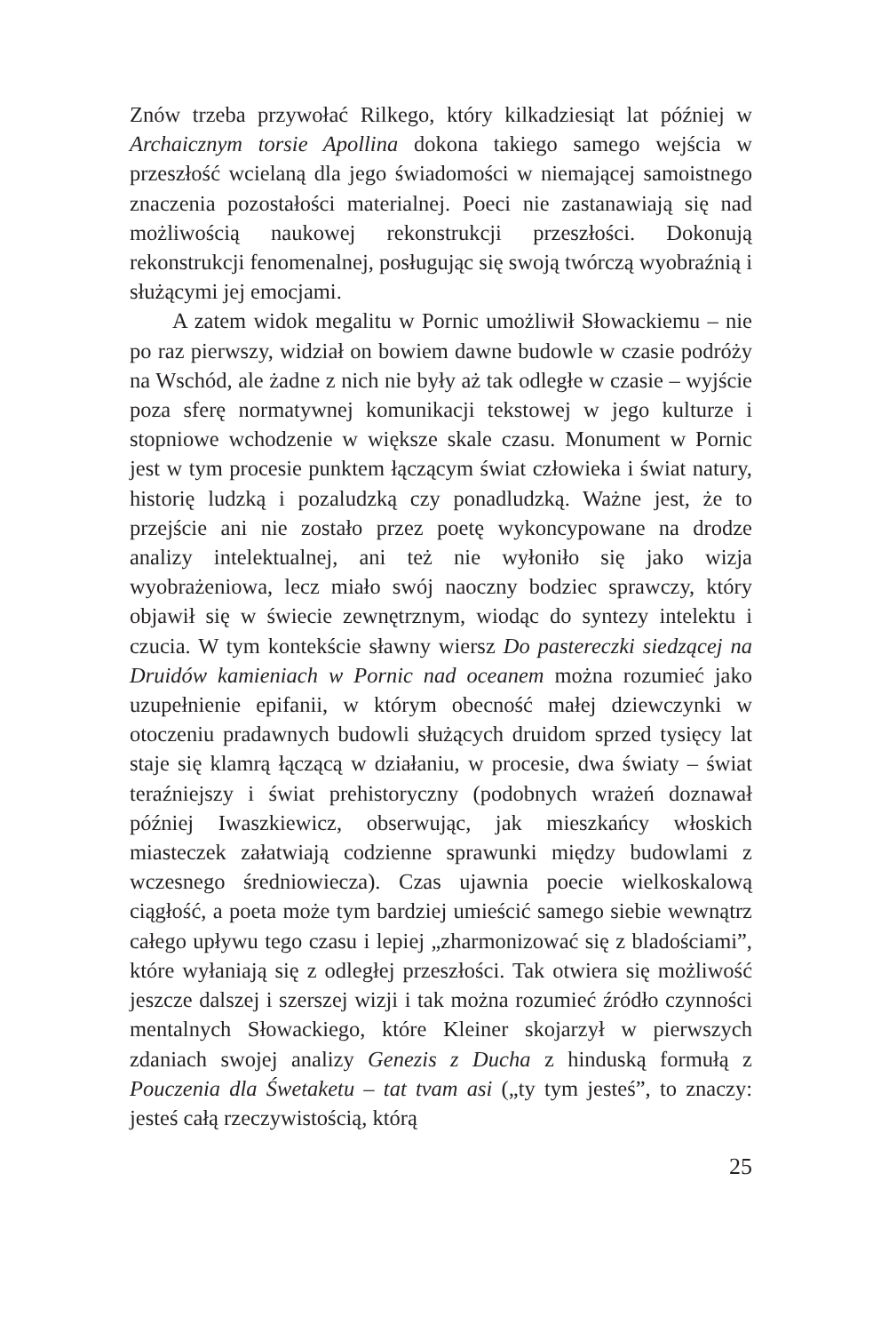Znów trzeba przywołać Rilkego, który kilkadziesiąt lat później w Archaicznym torsie Apollina dokona takiego samego wejścia w przeszłość wcielaną dla jego świadomości w niemającej samoistnego znaczenia pozostałości materialnej. Poeci nie zastanawiają się nad możliwością naukowej rekonstrukcji przeszłości. Dokonują rekonstrukcji fenomenalnej, posługując się swoją twórczą wyobraźnią i służącymi jej emocjami.
A zatem widok megalitu w Pornic umożliwił Słowackiemu – nie po raz pierwszy, widział on bowiem dawne budowle w czasie podróży na Wschód, ale żadne z nich nie były aż tak odległe w czasie – wyjście poza sferę normatywnej komunikacji tekstowej w jego kulturze i stopniowe wchodzenie w większe skale czasu. Monument w Pornic jest w tym procesie punktem łączącym świat człowieka i świat natury, historię ludzką i pozaludzką czy ponadludzką. Ważne jest, że to przejście ani nie zostało przez poetę wykoncypowane na drodze analizy intelektualnej, ani też nie wyłoniło się jako wizja wyobrażeniowa, lecz miało swój naoczny bodziec sprawczy, który objawił się w świecie zewnętrznym, wiodąc do syntezy intelektu i czucia. W tym kontekście sławny wiersz Do pastereczki siedzącej na Druidów kamieniach w Pornic nad oceanem można rozumieć jako uzupełnienie epifanii, w którym obecność małej dziewczynki w otoczeniu pradawnych budowli służących druidom sprzed tysięcy lat staje się klamrą łączącą w działaniu, w procesie, dwa światy – świat teraźniejszy i świat prehistoryczny (podobnych wrażeń doznawał później Iwaszkiewicz, obserwując, jak mieszkańcy włoskich miasteczek załatwiają codzienne sprawunki między budowlami z wczesnego średniowiecza). Czas ujawnia poecie wielkoskalową ciągłość, a poeta może tym bardziej umieścić samego siebie wewnątrz całego upływu tego czasu i lepiej „zharmonizować się z bladościami”, które wyłaniają się z odległej przeszłości. Tak otwiera się możliwość jeszcze dalszej i szerszej wizji i tak można rozumieć źródło czynności mentalnych Słowackiego, które Kleiner skojarzył w pierwszych zdaniach swojej analizy Genezis z Ducha z hinduską formułą z Pouczenia dla Śwetaketu – tat tvam asi („ty tym jesteś”, to znaczy: jesteś całą rzeczywistością, którą
25